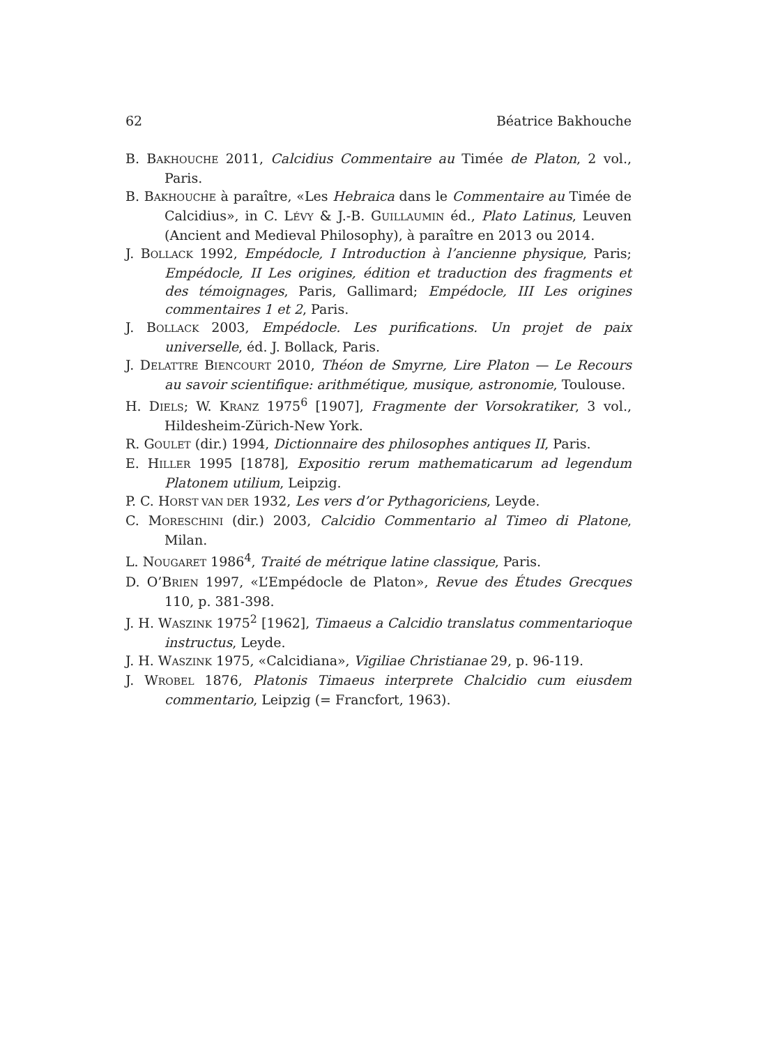62 Béatrice Bakhouche
B. BAKHOUCHE 2011, Calcidius Commentaire au Timée de Platon, 2 vol., Paris.
B. BAKHOUCHE à paraître, «Les Hebraica dans le Commentaire au Timée de Calcidius», in C. LÉVY & J.-B. GUILLAUMIN éd., Plato Latinus, Leuven (Ancient and Medieval Philosophy), à paraître en 2013 ou 2014.
J. BOLLACK 1992, Empédocle, I Introduction à l’ancienne physique, Paris; Empédocle, II Les origines, édition et traduction des fragments et des témoignages, Paris, Gallimard; Empédocle, III Les origines commentaires 1 et 2, Paris.
J. BOLLACK 2003, Empédocle. Les purifications. Un projet de paix universelle, éd. J. Bollack, Paris.
J. DELATTRE BIENCOURT 2010, Théon de Smyrne, Lire Platon — Le Recours au savoir scientifique: arithmétique, musique, astronomie, Toulouse.
H. DIELS; W. KRANZ 1975<sup>6</sup> [1907], Fragmente der Vorsokratiker, 3 vol., Hildesheim-Zürich-New York.
R. GOULET (dir.) 1994, Dictionnaire des philosophes antiques II, Paris.
E. HILLER 1995 [1878], Expositio rerum mathematicarum ad legendum Platonem utilium, Leipzig.
P. C. HORST VAN DER 1932, Les vers d’or Pythagoriciens, Leyde.
C. MORESCHINI (dir.) 2003, Calcidio Commentario al Timeo di Platone, Milan.
L. NOUGARET 1986<sup>4</sup>, Traité de métrique latine classique, Paris.
D. O’BRIEN 1997, «L’Empédocle de Platon», Revue des Études Grecques 110, p. 381-398.
J. H. WASZINK 1975<sup>2</sup> [1962], Timaeus a Calcidio translatus commentarioque instructus, Leyde.
J. H. WASZINK 1975, «Calcidiana», Vigiliae Christianae 29, p. 96-119.
J. WROBEL 1876, Platonis Timaeus interprete Chalcidio cum eiusdem commentario, Leipzig (= Francfort, 1963).